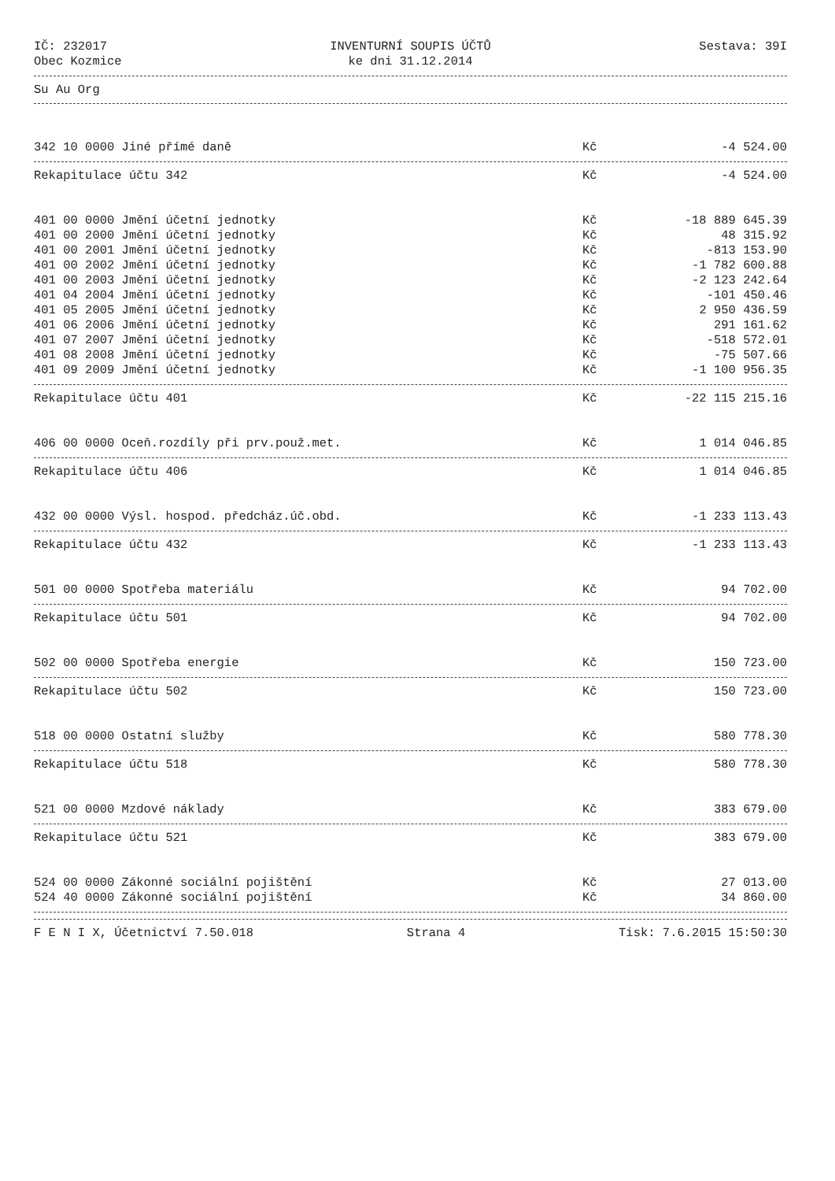IČ: 232017
Obec Kozmice
INVENTURNÍ SOUPIS ÚČTŮ
ke dni 31.12.2014
Sestava: 39I
Su Au Org
| 342 10 0000 Jiné přímé daně | Kč | -4 524.00 |
| Rekapitulace účtu 342 | Kč | -4 524.00 |
| 401 00 0000 Jmění účetní jednotky | Kč | -18 889 645.39 |
| 401 00 2000 Jmění účetní jednotky | Kč | 48 315.92 |
| 401 00 2001 Jmění účetní jednotky | Kč | -813 153.90 |
| 401 00 2002 Jmění účetní jednotky | Kč | -1 782 600.88 |
| 401 00 2003 Jmění účetní jednotky | Kč | -2 123 242.64 |
| 401 04 2004 Jmění účetní jednotky | Kč | -101 450.46 |
| 401 05 2005 Jmění účetní jednotky | Kč | 2 950 436.59 |
| 401 06 2006 Jmění účetní jednotky | Kč | 291 161.62 |
| 401 07 2007 Jmění účetní jednotky | Kč | -518 572.01 |
| 401 08 2008 Jmění účetní jednotky | Kč | -75 507.66 |
| 401 09 2009 Jmění účetní jednotky | Kč | -1 100 956.35 |
| Rekapitulace účtu 401 | Kč | -22 115 215.16 |
| 406 00 0000 Oceň.rozdíly při prv.použ.met. | Kč | 1 014 046.85 |
| Rekapitulace účtu 406 | Kč | 1 014 046.85 |
| 432 00 0000 Výsl. hospod. předcház.úč.obd. | Kč | -1 233 113.43 |
| Rekapitulace účtu 432 | Kč | -1 233 113.43 |
| 501 00 0000 Spotřeba materiálu | Kč | 94 702.00 |
| Rekapitulace účtu 501 | Kč | 94 702.00 |
| 502 00 0000 Spotřeba energie | Kč | 150 723.00 |
| Rekapitulace účtu 502 | Kč | 150 723.00 |
| 518 00 0000 Ostatní služby | Kč | 580 778.30 |
| Rekapitulace účtu 518 | Kč | 580 778.30 |
| 521 00 0000 Mzdové náklady | Kč | 383 679.00 |
| Rekapitulace účtu 521 | Kč | 383 679.00 |
| 524 00 0000 Zákonné sociální pojištění | Kč | 27 013.00 |
| 524 40 0000 Zákonné sociální pojištění | Kč | 34 860.00 |
F E N I X, Účetnictví 7.50.018 Strana 4 Tisk: 7.6.2015 15:50:30